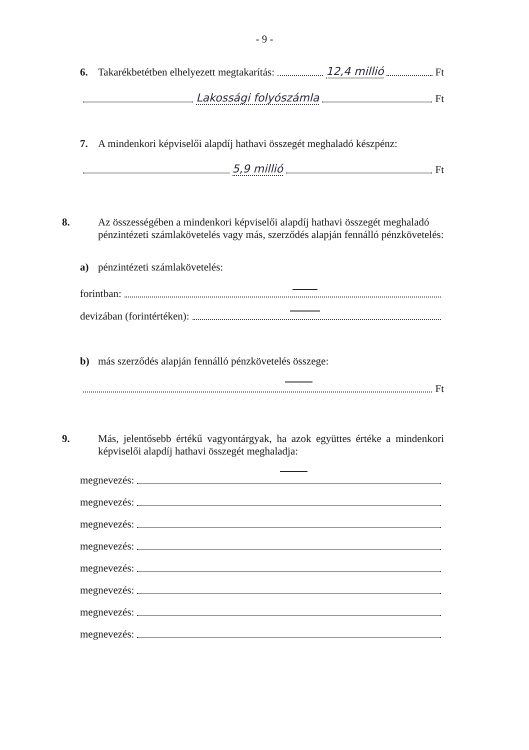- 9 -
6. Takarékbetétben elhelyezett megtakarítás: 12,4 millió Ft
Lakossági folyószámla Ft
7. A mindenkori képviselői alapdíj hathavi összegét meghaladó készpénz:
5,9 millió Ft
8. Az összességében a mindenkori képviselői alapdíj hathavi összegét meghaladó pénzintézeti számlakövetelés vagy más, szerződés alapján fennálló pénzkövetelés:
a) pénzintézeti számlakövetelés:
forintban:
devizában (forintértéken):
b) más szerződés alapján fennálló pénzkövetelés összege:
Ft
9. Más, jelentősebb értékű vagyontárgyak, ha azok együttes értéke a mindenkori képviselői alapdíj hathavi összegét meghaladja:
megnevezés:
megnevezés:
megnevezés:
megnevezés:
megnevezés:
megnevezés:
megnevezés:
megnevezés: